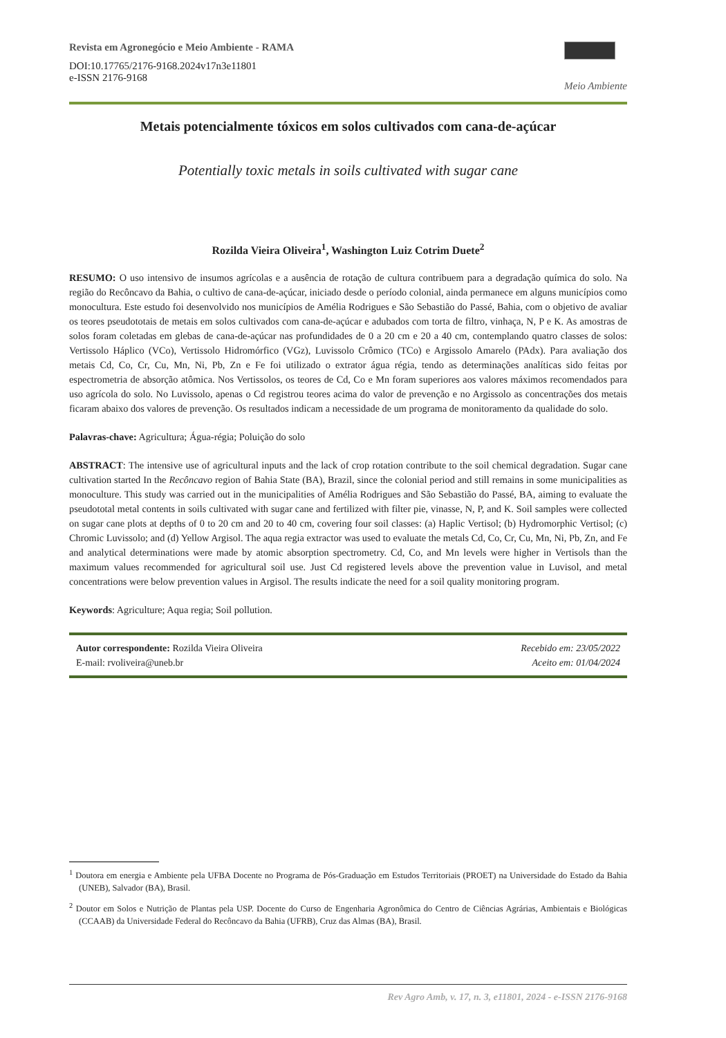Revista em Agronegócio e Meio Ambiente - RAMA
DOI:10.17765/2176-9168.2024v17n3e11801
e-ISSN 2176-9168
Meio Ambiente
Metais potencialmente tóxicos em solos cultivados com cana-de-açúcar
Potentially toxic metals in soils cultivated with sugar cane
Rozilda Vieira Oliveira<sup>1</sup>, Washington Luiz Cotrim Duete<sup>2</sup>
RESUMO: O uso intensivo de insumos agrícolas e a ausência de rotação de cultura contribuem para a degradação química do solo. Na região do Recôncavo da Bahia, o cultivo de cana-de-açúcar, iniciado desde o período colonial, ainda permanece em alguns municípios como monocultura. Este estudo foi desenvolvido nos municípios de Amélia Rodrigues e São Sebastião do Passé, Bahia, com o objetivo de avaliar os teores pseudototais de metais em solos cultivados com cana-de-açúcar e adubados com torta de filtro, vinhaça, N, P e K. As amostras de solos foram coletadas em glebas de cana-de-açúcar nas profundidades de 0 a 20 cm e 20 a 40 cm, contemplando quatro classes de solos: Vertissolo Háplico (VCo), Vertissolo Hidromórfico (VGz), Luvissolo Crômico (TCo) e Argissolo Amarelo (PAdx). Para avaliação dos metais Cd, Co, Cr, Cu, Mn, Ni, Pb, Zn e Fe foi utilizado o extrator água régia, tendo as determinações analíticas sido feitas por espectrometria de absorção atômica. Nos Vertissolos, os teores de Cd, Co e Mn foram superiores aos valores máximos recomendados para uso agrícola do solo. No Luvissolo, apenas o Cd registrou teores acima do valor de prevenção e no Argissolo as concentrações dos metais ficaram abaixo dos valores de prevenção. Os resultados indicam a necessidade de um programa de monitoramento da qualidade do solo.
Palavras-chave: Agricultura; Água-régia; Poluição do solo
ABSTRACT: The intensive use of agricultural inputs and the lack of crop rotation contribute to the soil chemical degradation. Sugar cane cultivation started In the Recôncavo region of Bahia State (BA), Brazil, since the colonial period and still remains in some municipalities as monoculture. This study was carried out in the municipalities of Amélia Rodrigues and São Sebastião do Passé, BA, aiming to evaluate the pseudototal metal contents in soils cultivated with sugar cane and fertilized with filter pie, vinasse, N, P, and K. Soil samples were collected on sugar cane plots at depths of 0 to 20 cm and 20 to 40 cm, covering four soil classes: (a) Haplic Vertisol; (b) Hydromorphic Vertisol; (c) Chromic Luvissolo; and (d) Yellow Argisol. The aqua regia extractor was used to evaluate the metals Cd, Co, Cr, Cu, Mn, Ni, Pb, Zn, and Fe and analytical determinations were made by atomic absorption spectrometry. Cd, Co, and Mn levels were higher in Vertisols than the maximum values recommended for agricultural soil use. Just Cd registered levels above the prevention value in Luvisol, and metal concentrations were below prevention values in Argisol. The results indicate the need for a soil quality monitoring program.
Keywords: Agriculture; Aqua regia; Soil pollution.
Autor correspondente: Rozilda Vieira Oliveira
E-mail: rvoliveira@uneb.br
Recebido em: 23/05/2022
Aceito em: 01/04/2024
<sup>1</sup> Doutora em energia e Ambiente pela UFBA Docente no Programa de Pós-Graduação em Estudos Territoriais (PROET) na Universidade do Estado da Bahia (UNEB), Salvador (BA), Brasil.
<sup>2</sup> Doutor em Solos e Nutrição de Plantas pela USP. Docente do Curso de Engenharia Agronômica do Centro de Ciências Agrárias, Ambientais e Biológicas (CCAAB) da Universidade Federal do Recôncavo da Bahia (UFRB), Cruz das Almas (BA), Brasil.
Rev Agro Amb, v. 17, n. 3, e11801, 2024 - e-ISSN 2176-9168